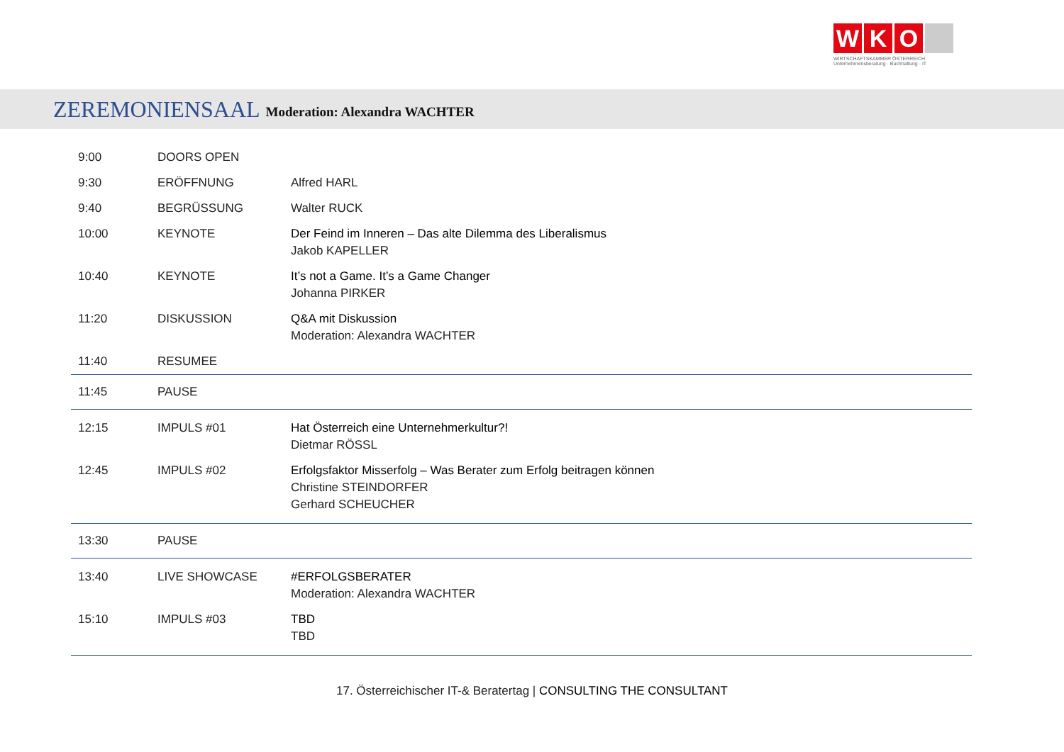W K O
WIRTSCHAFTSKAMMER ÖSTERREICH
Unternehmensberatung · Buchhaltung · IT
ZEREMONIENSAAL
Moderation: Alexandra WACHTER
| 9:00 | DOORS OPEN | |
| 9:30 | ERÖFFNUNG | Alfred HARL |
| 9:40 | BEGRÜSSUNG | Walter RUCK |
| 10:00 | KEYNOTE | Der Feind im Inneren – Das alte Dilemma des Liberalismus Jakob KAPELLER |
| 10:40 | KEYNOTE | It’s not a Game. It’s a Game Changer Johanna PIRKER |
| 11:20 | DISKUSSION | Q&A mit Diskussion Moderation: Alexandra WACHTER |
| 11:40 | RESUMEE | |
| 11:45 | PAUSE | |
| 12:15 | IMPULS #01 | Hat Österreich eine Unternehmerkultur?! Dietmar RÖSSL |
| 12:45 | IMPULS #02 | Erfolgsfaktor Misserfolg – Was Berater zum Erfolg beitragen können Christine STEINDORFER Gerhard SCHEUCHER |
| 13:30 | PAUSE | |
| 13:40 | LIVE SHOWCASE | #ERFOLGSBERATER Moderation: Alexandra WACHTER |
| 15:10 | IMPULS #03 | TBD TBD |
17. Österreichischer IT-& Beratertag | CONSULTING THE CONSULTANT